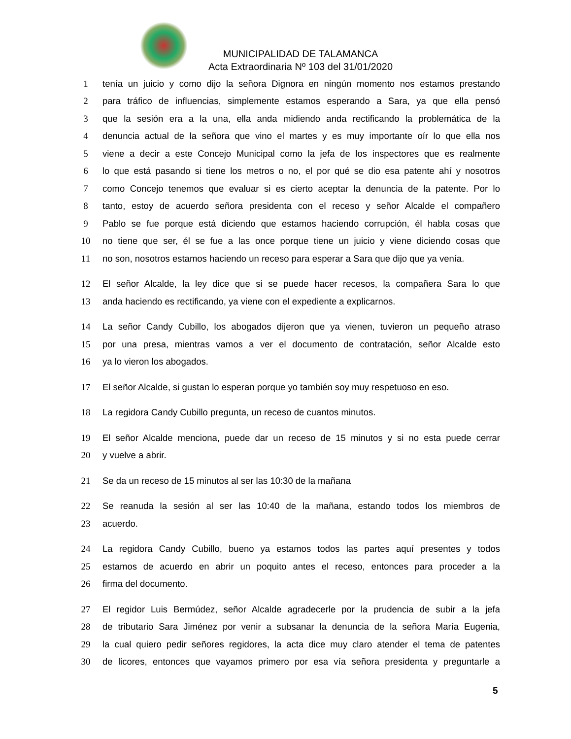MUNICIPALIDAD DE TALAMANCA
Acta Extraordinaria Nº 103 del 31/01/2020
1 tenía un juicio y como dijo la señora Dignora en ningún momento nos estamos prestando
2 para tráfico de influencias, simplemente estamos esperando a Sara, ya que ella pensó
3 que la sesión era a la una, ella anda midiendo anda rectificando la problemática de la
4 denuncia actual de la señora que vino el martes y es muy importante oír lo que ella nos
5 viene a decir a este Concejo Municipal como la jefa de los inspectores que es realmente
6 lo que está pasando si tiene los metros o no, el por qué se dio esa patente ahí y nosotros
7 como Concejo tenemos que evaluar si es cierto aceptar la denuncia de la patente. Por lo
8 tanto, estoy de acuerdo señora presidenta con el receso y señor Alcalde el compañero
9 Pablo se fue porque está diciendo que estamos haciendo corrupción, él habla cosas que
10 no tiene que ser, él se fue a las once porque tiene un juicio y viene diciendo cosas que
11 no son, nosotros estamos haciendo un receso para esperar a Sara que dijo que ya venía.
12 El señor Alcalde, la ley dice que si se puede hacer recesos, la compañera Sara lo que
13 anda haciendo es rectificando, ya viene con el expediente a explicarnos.
14 La señor Candy Cubillo, los abogados dijeron que ya vienen, tuvieron un pequeño atraso
15 por una presa, mientras vamos a ver el documento de contratación, señor Alcalde esto
16 ya lo vieron los abogados.
17 El señor Alcalde, si gustan lo esperan porque yo también soy muy respetuoso en eso.
18 La regidora Candy Cubillo pregunta, un receso de cuantos minutos.
19 El señor Alcalde menciona, puede dar un receso de 15 minutos y si no esta puede cerrar
20 y vuelve a abrir.
21 Se da un receso de 15 minutos al ser las 10:30 de la mañana
22 Se reanuda la sesión al ser las 10:40 de la mañana, estando todos los miembros de
23 acuerdo.
24 La regidora Candy Cubillo, bueno ya estamos todos las partes aquí presentes y todos
25 estamos de acuerdo en abrir un poquito antes el receso, entonces para proceder a la
26 firma del documento.
27 El regidor Luis Bermúdez, señor Alcalde agradecerle por la prudencia de subir a la jefa
28 de tributario Sara Jiménez por venir a subsanar la denuncia de la señora María Eugenia,
29 la cual quiero pedir señores regidores, la acta dice muy claro atender el tema de patentes
30 de licores, entonces que vayamos primero por esa vía señora presidenta y preguntarle a
5